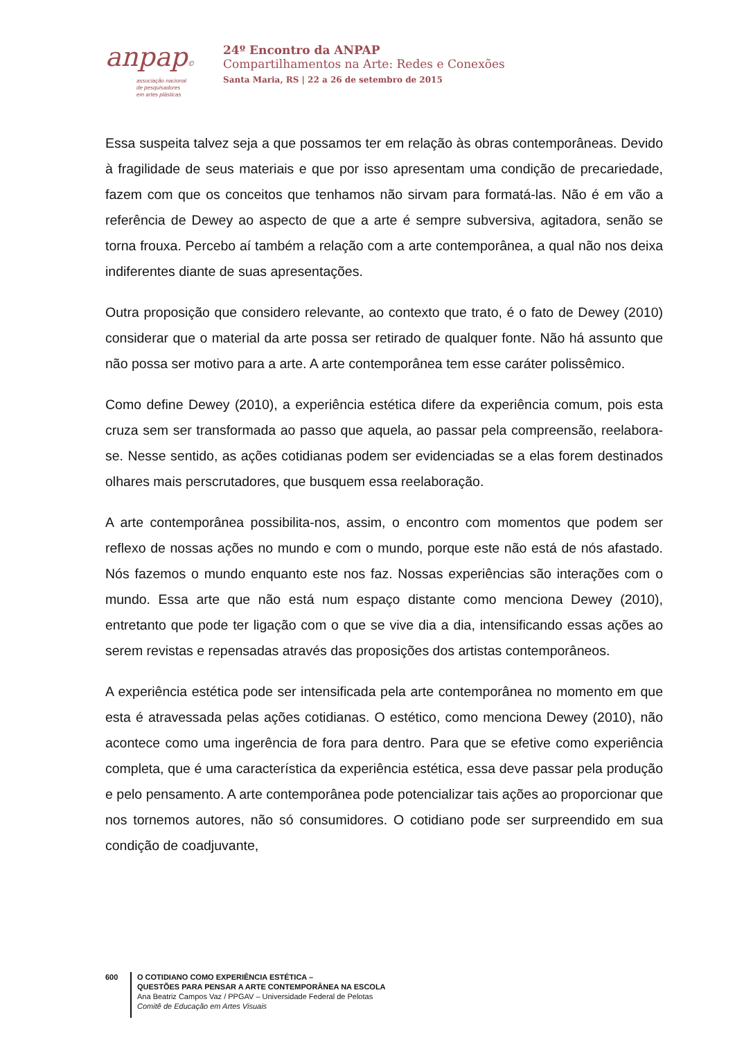anpap©
associação nacional
de pesquisadores
em artes plásticas
24º Encontro da ANPAP
Compartilhamentos na Arte: Redes e Conexões
Santa Maria, RS | 22 a 26 de setembro de 2015
Essa suspeita talvez seja a que possamos ter em relação às obras contemporâneas. Devido à fragilidade de seus materiais e que por isso apresentam uma condição de precariedade, fazem com que os conceitos que tenhamos não sirvam para formatá-las. Não é em vão a referência de Dewey ao aspecto de que a arte é sempre subversiva, agitadora, senão se torna frouxa. Percebo aí também a relação com a arte contemporânea, a qual não nos deixa indiferentes diante de suas apresentações.
Outra proposição que considero relevante, ao contexto que trato, é o fato de Dewey (2010) considerar que o material da arte possa ser retirado de qualquer fonte. Não há assunto que não possa ser motivo para a arte. A arte contemporânea tem esse caráter polissêmico.
Como define Dewey (2010), a experiência estética difere da experiência comum, pois esta cruza sem ser transformada ao passo que aquela, ao passar pela compreensão, reelabora-se. Nesse sentido, as ações cotidianas podem ser evidenciadas se a elas forem destinados olhares mais perscrutadores, que busquem essa reelaboração.
A arte contemporânea possibilita-nos, assim, o encontro com momentos que podem ser reflexo de nossas ações no mundo e com o mundo, porque este não está de nós afastado. Nós fazemos o mundo enquanto este nos faz. Nossas experiências são interações com o mundo. Essa arte que não está num espaço distante como menciona Dewey (2010), entretanto que pode ter ligação com o que se vive dia a dia, intensificando essas ações ao serem revistas e repensadas através das proposições dos artistas contemporâneos.
A experiência estética pode ser intensificada pela arte contemporânea no momento em que esta é atravessada pelas ações cotidianas. O estético, como menciona Dewey (2010), não acontece como uma ingerência de fora para dentro. Para que se efetive como experiência completa, que é uma característica da experiência estética, essa deve passar pela produção e pelo pensamento. A arte contemporânea pode potencializar tais ações ao proporcionar que nos tornemos autores, não só consumidores. O cotidiano pode ser surpreendido em sua condição de coadjuvante,
600
O COTIDIANO COMO EXPERIÊNCIA ESTÉTICA –
QUESTÕES PARA PENSAR A ARTE CONTEMPORÂNEA NA ESCOLA
Ana Beatriz Campos Vaz / PPGAV – Universidade Federal de Pelotas
Comitê de Educação em Artes Visuais